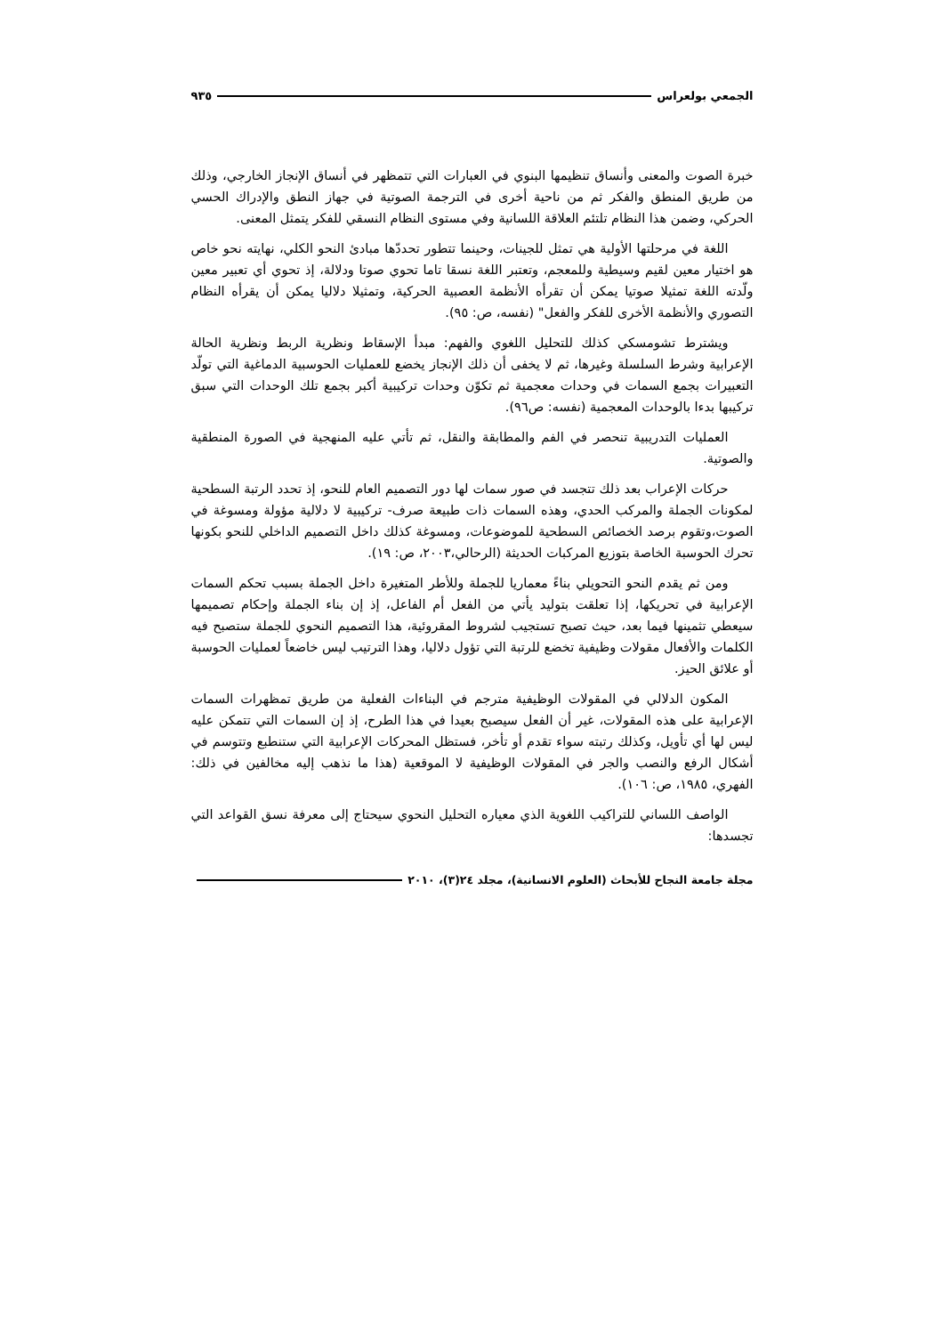الجمعي بولعراس ٩٣٥
خبرة الصوت والمعنى وأنساق تنظيمها البنوي في العبارات التي تتمظهر في أنساق الإنجاز الخارجي، وذلك من طريق المنطق والفكر ثم من ناحية أخرى في الترجمة الصوتية في جهاز النطق والإدراك الحسي الحركي، وضمن هذا النظام تلتئم العلاقة اللسانية وفي مستوى النظام النسقي للفكر يتمثل المعنى.
اللغة في مرحلتها الأولية هي تمثل للجينات، وحينما تتطور تحددّها مبادئ النحو الكلي، نهايته نحو خاص هو اختيار معين لقيم وسيطية وللمعجم، وتعتبر اللغة نسقا تاما تحوي صوتا ودلالة، إذ تحوي أي تعبير معين ولّدته اللغة تمثيلا صوتيا يمكن أن تقرأه الأنظمة العصبية الحركية، وتمثيلا دلاليا يمكن أن يقرأه النظام التصوري والأنظمة الأخرى للفكر والفعل" (نفسه، ص: ٩٥).
ويشترط تشومسكي كذلك للتحليل اللغوي والفهم: مبدأ الإسقاط ونظرية الربط ونظرية الحالة الإعرابية وشرط السلسلة وغيرها، ثم لا يخفى أن ذلك الإنجاز يخضع للعمليات الحوسبية الدماغية التي تولّد التعبيرات بجمع السمات في وحدات معجمية ثم تكوّن وحدات تركيبية أكبر بجمع تلك الوحدات التي سبق تركيبها بدءا بالوحدات المعجمية (نفسه: ص٩٦).
العمليات التدريبية تنحصر في الفم والمطابقة والنقل، ثم تأتي عليه المنهجية في الصورة المنطقية والصوتية.
حركات الإعراب بعد ذلك تتجسد في صور سمات لها دور التصميم العام للنحو، إذ تحدد الرتبة السطحية لمكونات الجملة والمركب الحدي، وهذه السمات ذات طبيعة صرف- تركيبية لا دلالية مؤولة ومسوغة في الصوت،وتقوم برصد الخصائص السطحية للموضوعات، ومسوغة كذلك داخل التصميم الداخلي للنحو بكونها تحرك الحوسبة الخاصة بتوزيع المركبات الحديثة (الرحالي،٢٠٠٣، ص: ١٩).
ومن ثم يقدم النحو التحويلي بناءً معماريا للجملة وللأطر المتغيرة داخل الجملة بسبب تحكم السمات الإعرابية في تحريكها، إذا تعلقت بتوليد يأتي من الفعل أم الفاعل، إذ إن بناء الجملة وإحكام تصميمها سيعطي تثمينها فيما بعد، حيث تصبح تستجيب لشروط المقروئية، هذا التصميم النحوي للجملة ستصبح فيه الكلمات والأفعال مقولات وظيفية تخضع للرتبة التي تؤول دلاليا، وهذا الترتيب ليس خاضعاً لعمليات الحوسبة أو علائق الحيز.
المكون الدلالي في المقولات الوظيفية مترجم في البناءات الفعلية من طريق تمظهرات السمات الإعرابية على هذه المقولات، غير أن الفعل سيصبح بعيدا في هذا الطرح، إذ إن السمات التي تتمكن عليه ليس لها أي تأويل، وكذلك رتبته سواء تقدم أو تأخر، فستظل المحركات الإعرابية التي ستنطبع وتتوسم في أشكال الرفع والنصب والجر في المقولات الوظيفية لا الموقعية (هذا ما نذهب إليه مخالفين في ذلك: الفهري، ١٩٨٥، ص: ١٠٦).
الواصف اللساني للتراكيب اللغوية الذي معياره التحليل النحوي سيحتاج إلى معرفة نسق القواعد التي تجسدها:
مجلة جامعة النجاح للأبحاث (العلوم الانسانية)، مجلد ٢٤(٣)، ٢٠١٠